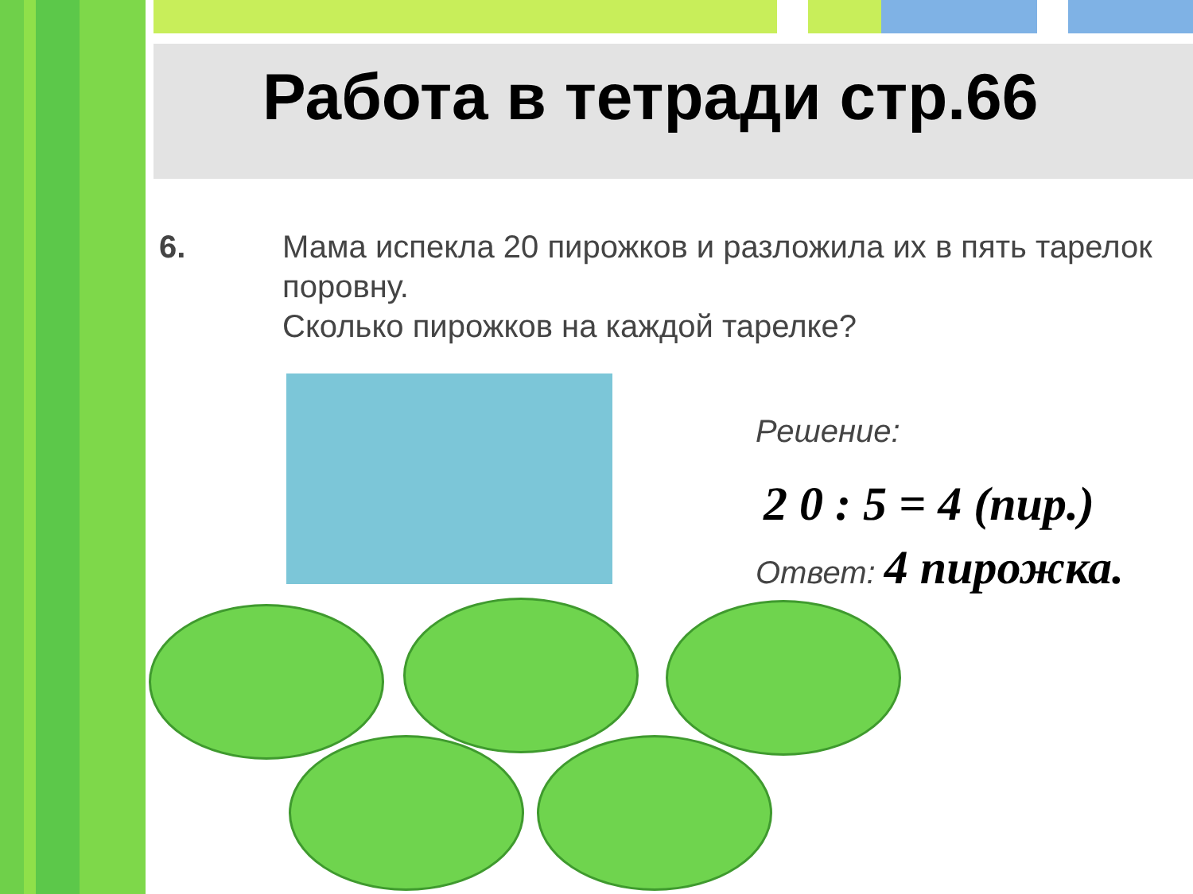Работа в тетради стр.66
6.
Мама испекла 20 пирожков и разложила их в пять тарелок поровну.
Сколько пирожков на каждой тарелке?
Решение:
2 0 : 5 = 4 (пир.)
Ответ: 4 пирожка.